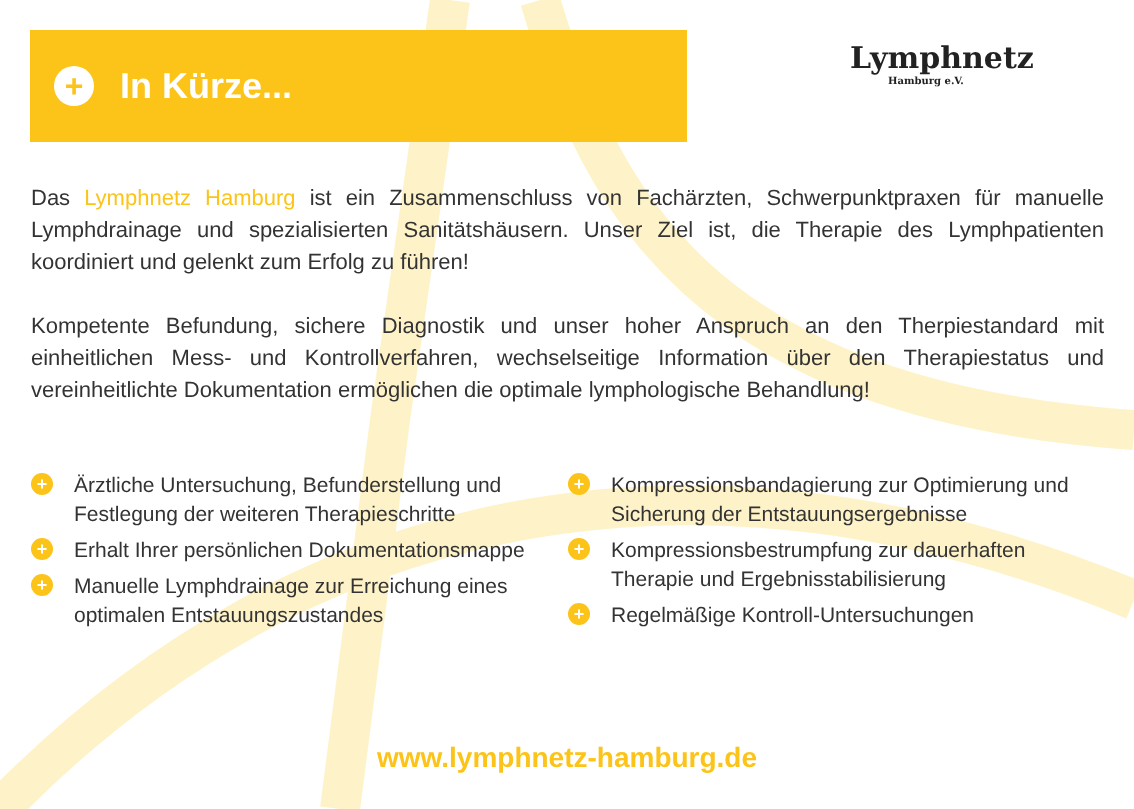+
In Kürze...
Lymphnetz
Hamburg e.V.
Das Lymphnetz Hamburg ist ein Zusammenschluss von Fachärzten, Schwerpunktpraxen für manuelle Lymphdrainage und spezialisierten Sanitätshäusern. Unser Ziel ist, die Therapie des Lymphpatienten koordiniert und gelenkt zum Erfolg zu führen!
Kompetente Befundung, sichere Diagnostik und unser hoher Anspruch an den Therpiestandard mit einheitlichen Mess- und Kontrollverfahren, wechselseitige Information über den Therapiestatus und vereinheitlichte Dokumentation ermöglichen die optimale lymphologische Behandlung!
+ Ärztliche Untersuchung, Befunderstellung und Festlegung der weiteren Therapieschritte
+ Erhalt Ihrer persönlichen Dokumentationsmappe
+ Manuelle Lymphdrainage zur Erreichung eines optimalen Entstauungszustandes
+ Kompressionsbandagierung zur Optimierung und Sicherung der Entstauungsergebnisse
+ Kompressionsbestrumpfung zur dauerhaften Therapie und Ergebnisstabilisierung
+ Regelmäßige Kontroll-Untersuchungen
www.lymphnetz-hamburg.de